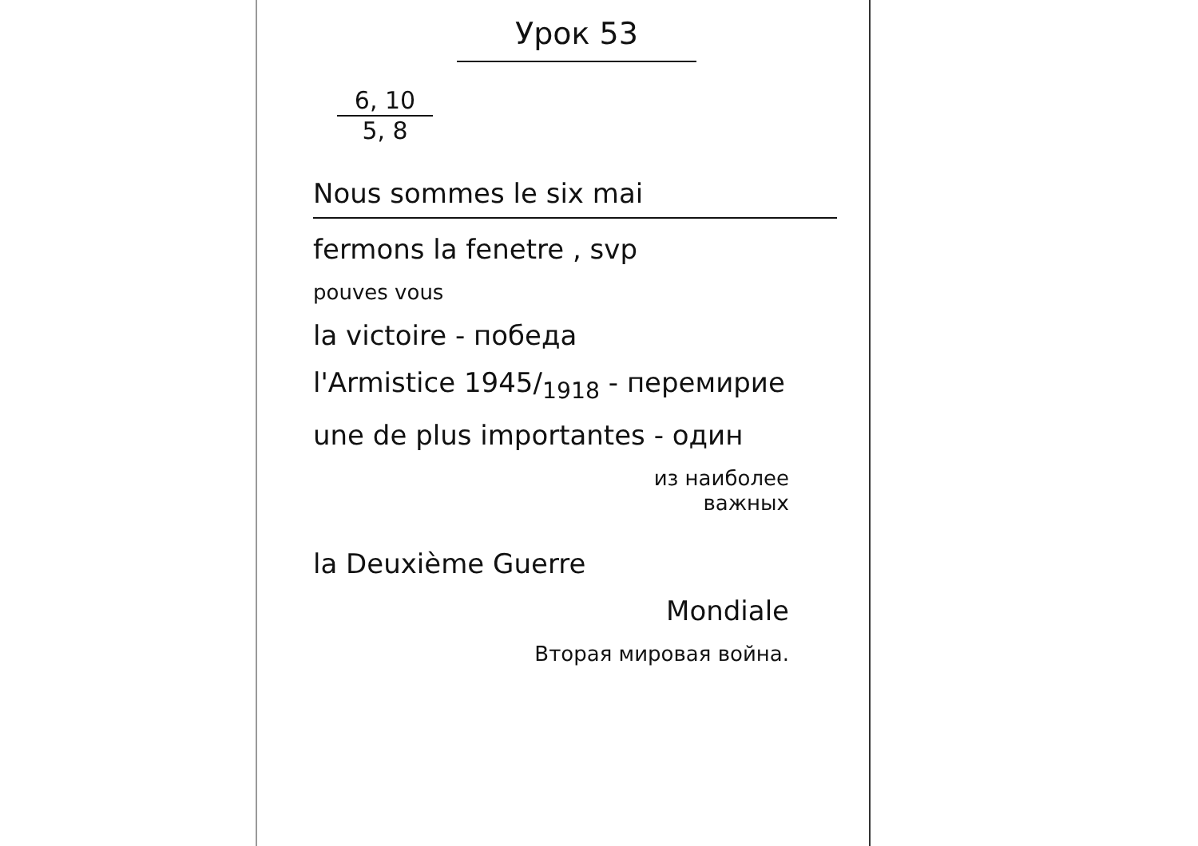Урок 53
6, 10
5, 8
Nous sommes le six mai
fermons la fenetre , svp
pouves vous
la victoire - победа
l'Armistice 1945/<sub>1918</sub> - перемирие
une de plus importantes - один
из наиболее
важных
la Deuxième Guerre
Mondiale
Вторая мировая война.